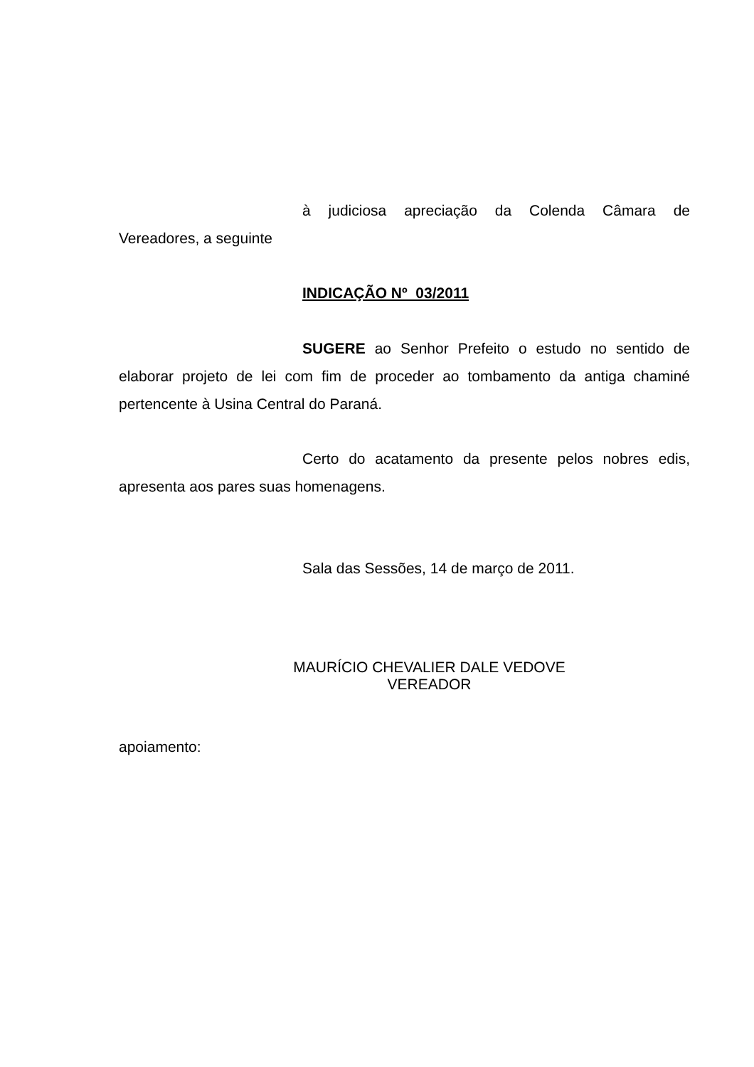à judiciosa apreciação da Colenda Câmara de Vereadores, a seguinte
INDICAÇÃO Nº 03/2011
SUGERE ao Senhor Prefeito o estudo no sentido de elaborar projeto de lei com fim de proceder ao tombamento da antiga chaminé pertencente à Usina Central do Paraná.
Certo do acatamento da presente pelos nobres edis, apresenta aos pares suas homenagens.
Sala das Sessões, 14 de março de 2011.
MAURÍCIO CHEVALIER DALE VEDOVE
VEREADOR
apoiamento: